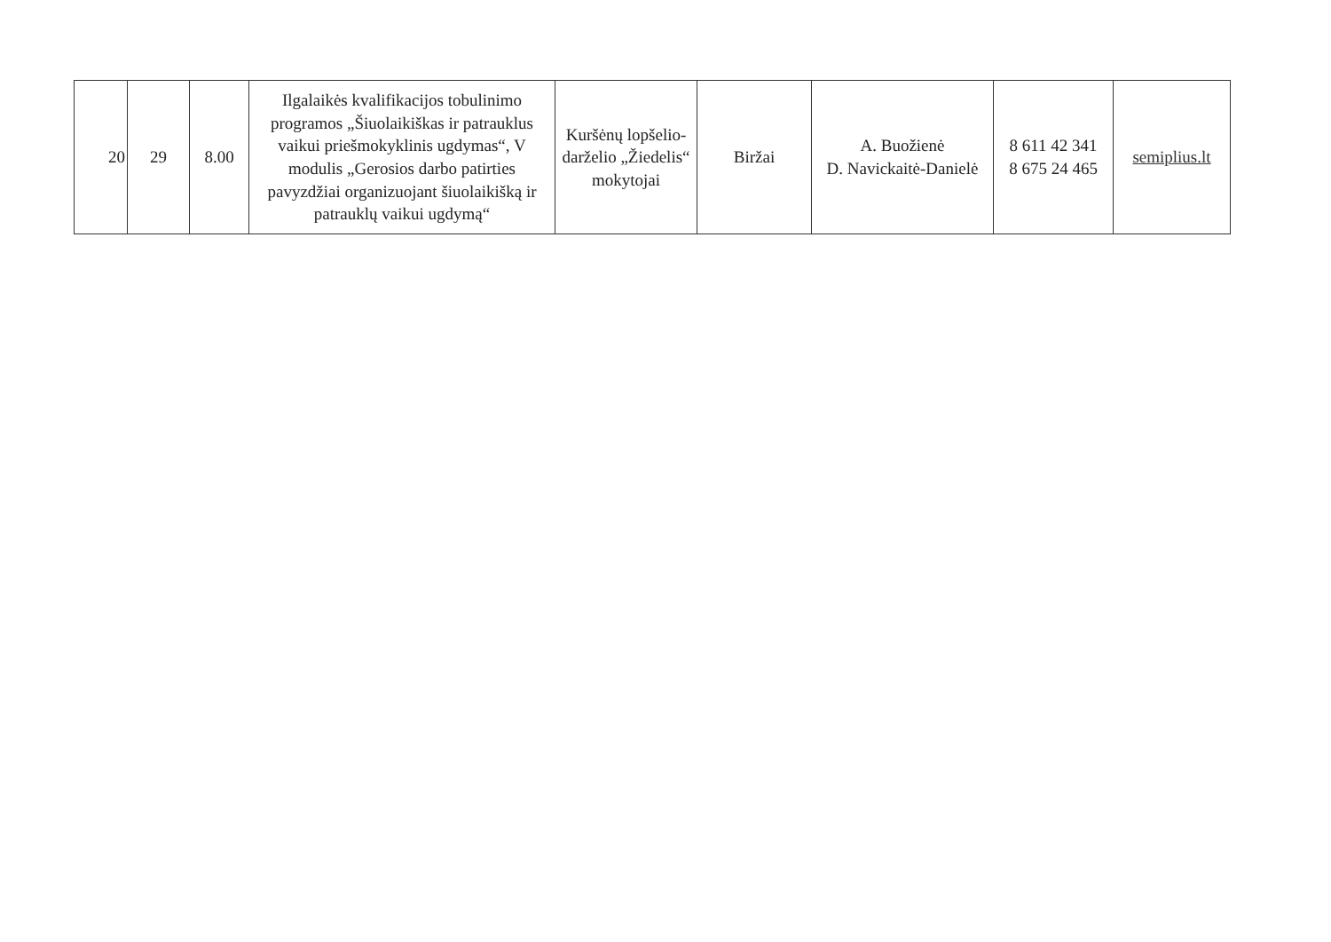| 20 | 29 | 8.00 | Ilgalaikės kvalifikacijos tobulinimo programos „Šiuolaikiškas ir patrauklus vaikui priešmokyklinis ugdymas“, V modulis „Gerosios darbo patirties pavyzdžiai organizuojant šiuolaikišką ir patrauklų vaikui ugdymą“ | Kuršėnų lopšelio-darželio „Žiedelis“ mokytojai | Biržai | A. Buožienė D. Navickaitė-Danielė | 8 611 42 341 8 675 24 465 | semiplius.lt |